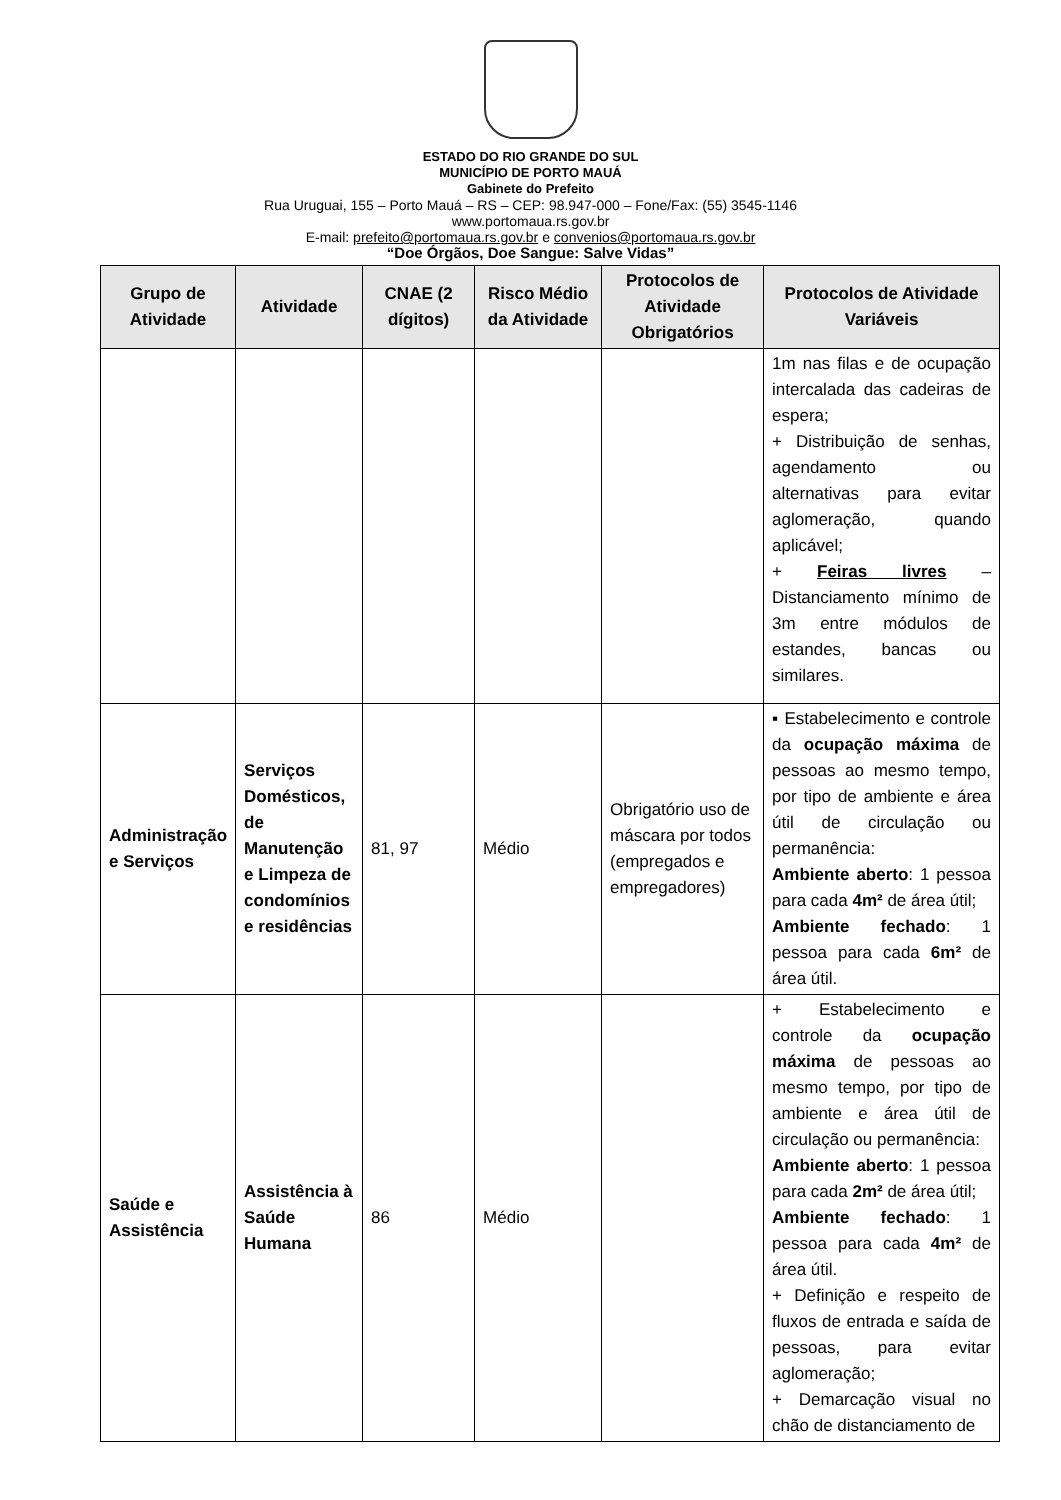ESTADO DO RIO GRANDE DO SUL
MUNICÍPIO DE PORTO MAUÁ
Gabinete do Prefeito
Rua Uruguai, 155 – Porto Mauá – RS – CEP: 98.947-000 – Fone/Fax: (55) 3545-1146
www.portomaua.rs.gov.br
E-mail: prefeito@portomaua.rs.gov.br e convenios@portomaua.rs.gov.br
“Doe Órgãos, Doe Sangue: Salve Vidas”
| Grupo de Atividade | Atividade | CNAE (2 dígitos) | Risco Médio da Atividade | Protocolos de Atividade Obrigatórios | Protocolos de Atividade Variáveis |
| --- | --- | --- | --- | --- | --- |
| | | | | | 1m nas filas e de ocupação intercalada das cadeiras de espera; + Distribuição de senhas, agendamento ou alternativas para evitar aglomeração, quando aplicável; + Feiras livres – Distanciamento mínimo de 3m entre módulos de estandes, bancas ou similares. |
| Administração e Serviços | Serviços Domésticos, de Manutenção e Limpeza de condomínios e residências | 81, 97 | Médio | Obrigatório uso de máscara por todos (empregados e empregadores) | ▪ Estabelecimento e controle da ocupação máxima de pessoas ao mesmo tempo, por tipo de ambiente e área útil de circulação ou permanência: Ambiente aberto : 1 pessoa para cada 4m² de área útil; Ambiente fechado : 1 pessoa para cada 6m² de área útil. |
| Saúde e Assistência | Assistência à Saúde Humana | 86 | Médio | | + Estabelecimento e controle da ocupação máxima de pessoas ao mesmo tempo, por tipo de ambiente e área útil de circulação ou permanência: Ambiente aberto : 1 pessoa para cada 2m² de área útil; Ambiente fechado : 1 pessoa para cada 4m² de área útil. + Definição e respeito de fluxos de entrada e saída de pessoas, para evitar aglomeração; + Demarcação visual no chão de distanciamento de |